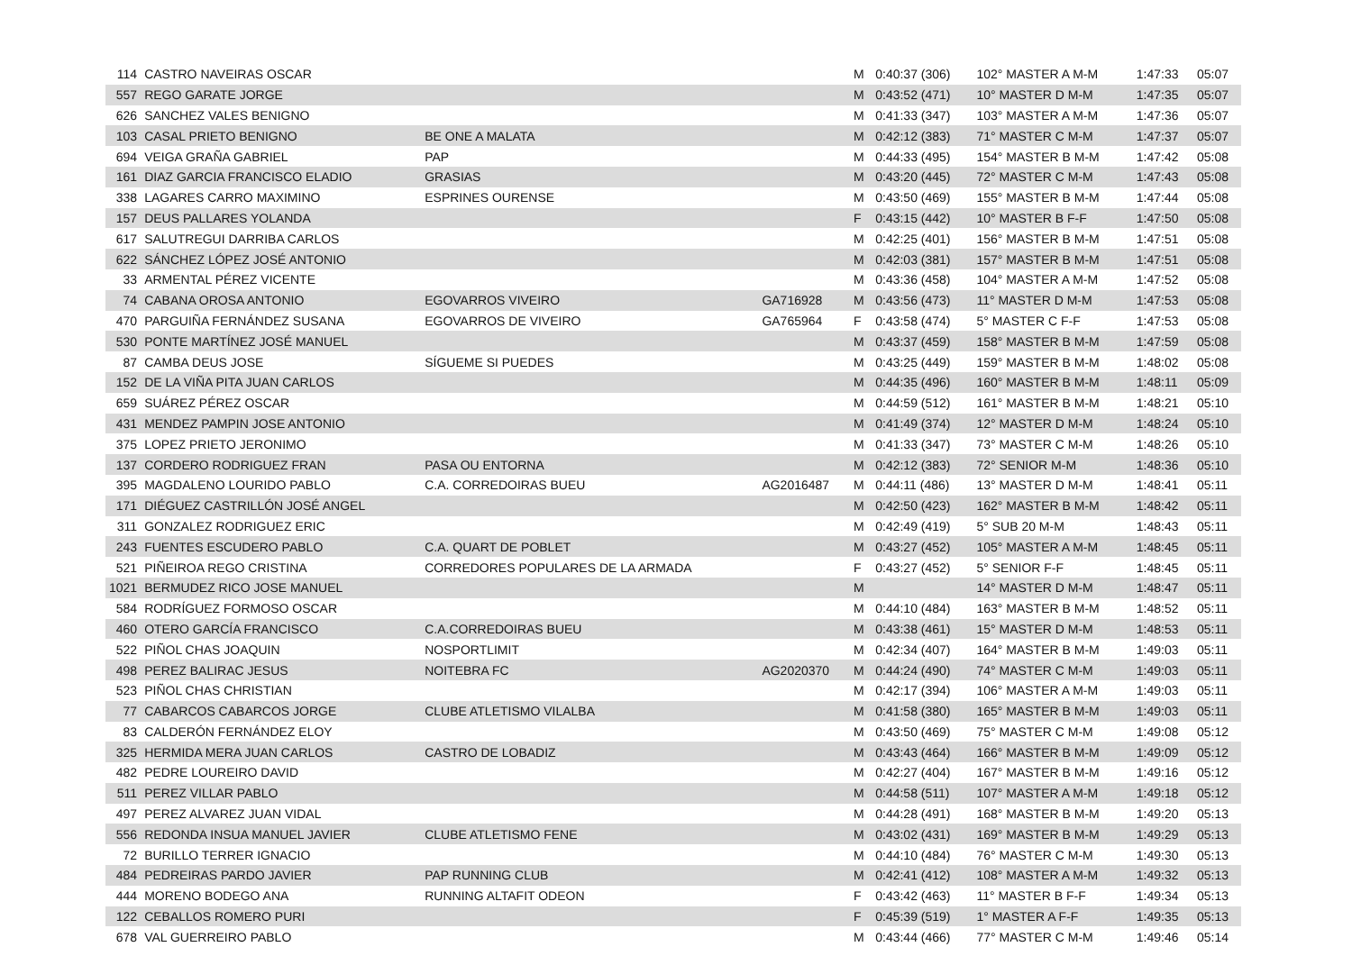| 114 | CASTRO NAVEIRAS OSCAR | | | M | 0:40:37 (306) | 102° MASTER A M-M | 1:47:33 | 05:07 |
| 557 | REGO GARATE JORGE | | | M | 0:43:52 (471) | 10° MASTER D M-M | 1:47:35 | 05:07 |
| 626 | SANCHEZ VALES BENIGNO | | | M | 0:41:33 (347) | 103° MASTER A M-M | 1:47:36 | 05:07 |
| 103 | CASAL PRIETO BENIGNO | BE ONE A MALATA | | M | 0:42:12 (383) | 71° MASTER C M-M | 1:47:37 | 05:07 |
| 694 | VEIGA GRAÑA GABRIEL | PAP | | M | 0:44:33 (495) | 154° MASTER B M-M | 1:47:42 | 05:08 |
| 161 | DIAZ GARCIA FRANCISCO ELADIO | GRASIAS | | M | 0:43:20 (445) | 72° MASTER C M-M | 1:47:43 | 05:08 |
| 338 | LAGARES CARRO MAXIMINO | ESPRINES OURENSE | | M | 0:43:50 (469) | 155° MASTER B M-M | 1:47:44 | 05:08 |
| 157 | DEUS PALLARES YOLANDA | | | F | 0:43:15 (442) | 10° MASTER B F-F | 1:47:50 | 05:08 |
| 617 | SALUTREGUI DARRIBA CARLOS | | | M | 0:42:25 (401) | 156° MASTER B M-M | 1:47:51 | 05:08 |
| 622 | SÁNCHEZ LÓPEZ JOSÉ ANTONIO | | | M | 0:42:03 (381) | 157° MASTER B M-M | 1:47:51 | 05:08 |
| 33 | ARMENTAL PÉREZ VICENTE | | | M | 0:43:36 (458) | 104° MASTER A M-M | 1:47:52 | 05:08 |
| 74 | CABANA OROSA ANTONIO | EGOVARROS VIVEIRO | GA716928 | M | 0:43:56 (473) | 11° MASTER D M-M | 1:47:53 | 05:08 |
| 470 | PARGUIÑA FERNÁNDEZ SUSANA | EGOVARROS DE VIVEIRO | GA765964 | F | 0:43:58 (474) | 5° MASTER C F-F | 1:47:53 | 05:08 |
| 530 | PONTE MARTÍNEZ JOSÉ MANUEL | | | M | 0:43:37 (459) | 158° MASTER B M-M | 1:47:59 | 05:08 |
| 87 | CAMBA DEUS JOSE | SÍGUEME SI PUEDES | | M | 0:43:25 (449) | 159° MASTER B M-M | 1:48:02 | 05:08 |
| 152 | DE LA VIÑA PITA JUAN CARLOS | | | M | 0:44:35 (496) | 160° MASTER B M-M | 1:48:11 | 05:09 |
| 659 | SUÁREZ PÉREZ OSCAR | | | M | 0:44:59 (512) | 161° MASTER B M-M | 1:48:21 | 05:10 |
| 431 | MENDEZ PAMPIN JOSE ANTONIO | | | M | 0:41:49 (374) | 12° MASTER D M-M | 1:48:24 | 05:10 |
| 375 | LOPEZ PRIETO JERONIMO | | | M | 0:41:33 (347) | 73° MASTER C M-M | 1:48:26 | 05:10 |
| 137 | CORDERO RODRIGUEZ FRAN | PASA OU ENTORNA | | M | 0:42:12 (383) | 72° SENIOR M-M | 1:48:36 | 05:10 |
| 395 | MAGDALENO LOURIDO PABLO | C.A. CORREDOIRAS BUEU | AG2016487 | M | 0:44:11 (486) | 13° MASTER D M-M | 1:48:41 | 05:11 |
| 171 | DIÉGUEZ CASTRILLÓN JOSÉ ANGEL | | | M | 0:42:50 (423) | 162° MASTER B M-M | 1:48:42 | 05:11 |
| 311 | GONZALEZ RODRIGUEZ ERIC | | | M | 0:42:49 (419) | 5° SUB 20 M-M | 1:48:43 | 05:11 |
| 243 | FUENTES ESCUDERO PABLO | C.A. QUART DE POBLET | | M | 0:43:27 (452) | 105° MASTER A M-M | 1:48:45 | 05:11 |
| 521 | PIÑEIROA REGO CRISTINA | CORREDORES POPULARES DE LA ARMADA | | F | 0:43:27 (452) | 5° SENIOR F-F | 1:48:45 | 05:11 |
| 1021 | BERMUDEZ RICO JOSE MANUEL | | | M | | 14° MASTER D M-M | 1:48:47 | 05:11 |
| 584 | RODRÍGUEZ FORMOSO OSCAR | | | M | 0:44:10 (484) | 163° MASTER B M-M | 1:48:52 | 05:11 |
| 460 | OTERO GARCÍA FRANCISCO | C.A.CORREDOIRAS BUEU | | M | 0:43:38 (461) | 15° MASTER D M-M | 1:48:53 | 05:11 |
| 522 | PIÑOL CHAS JOAQUIN | NOSPORTLIMIT | | M | 0:42:34 (407) | 164° MASTER B M-M | 1:49:03 | 05:11 |
| 498 | PEREZ BALIRAC JESUS | NOITEBRA FC | AG2020370 | M | 0:44:24 (490) | 74° MASTER C M-M | 1:49:03 | 05:11 |
| 523 | PIÑOL CHAS CHRISTIAN | | | M | 0:42:17 (394) | 106° MASTER A M-M | 1:49:03 | 05:11 |
| 77 | CABARCOS CABARCOS JORGE | CLUBE ATLETISMO VILALBA | | M | 0:41:58 (380) | 165° MASTER B M-M | 1:49:03 | 05:11 |
| 83 | CALDERÓN FERNÁNDEZ ELOY | | | M | 0:43:50 (469) | 75° MASTER C M-M | 1:49:08 | 05:12 |
| 325 | HERMIDA MERA JUAN CARLOS | CASTRO DE LOBADIZ | | M | 0:43:43 (464) | 166° MASTER B M-M | 1:49:09 | 05:12 |
| 482 | PEDRE LOUREIRO DAVID | | | M | 0:42:27 (404) | 167° MASTER B M-M | 1:49:16 | 05:12 |
| 511 | PEREZ VILLAR PABLO | | | M | 0:44:58 (511) | 107° MASTER A M-M | 1:49:18 | 05:12 |
| 497 | PEREZ ALVAREZ JUAN VIDAL | | | M | 0:44:28 (491) | 168° MASTER B M-M | 1:49:20 | 05:13 |
| 556 | REDONDA INSUA MANUEL JAVIER | CLUBE ATLETISMO FENE | | M | 0:43:02 (431) | 169° MASTER B M-M | 1:49:29 | 05:13 |
| 72 | BURILLO TERRER IGNACIO | | | M | 0:44:10 (484) | 76° MASTER C M-M | 1:49:30 | 05:13 |
| 484 | PEDREIRAS PARDO JAVIER | PAP RUNNING CLUB | | M | 0:42:41 (412) | 108° MASTER A M-M | 1:49:32 | 05:13 |
| 444 | MORENO BODEGO ANA | RUNNING ALTAFIT ODEON | | F | 0:43:42 (463) | 11° MASTER B F-F | 1:49:34 | 05:13 |
| 122 | CEBALLOS ROMERO PURI | | | F | 0:45:39 (519) | 1° MASTER A F-F | 1:49:35 | 05:13 |
| 678 | VAL GUERREIRO PABLO | | | M | 0:43:44 (466) | 77° MASTER C M-M | 1:49:46 | 05:14 |